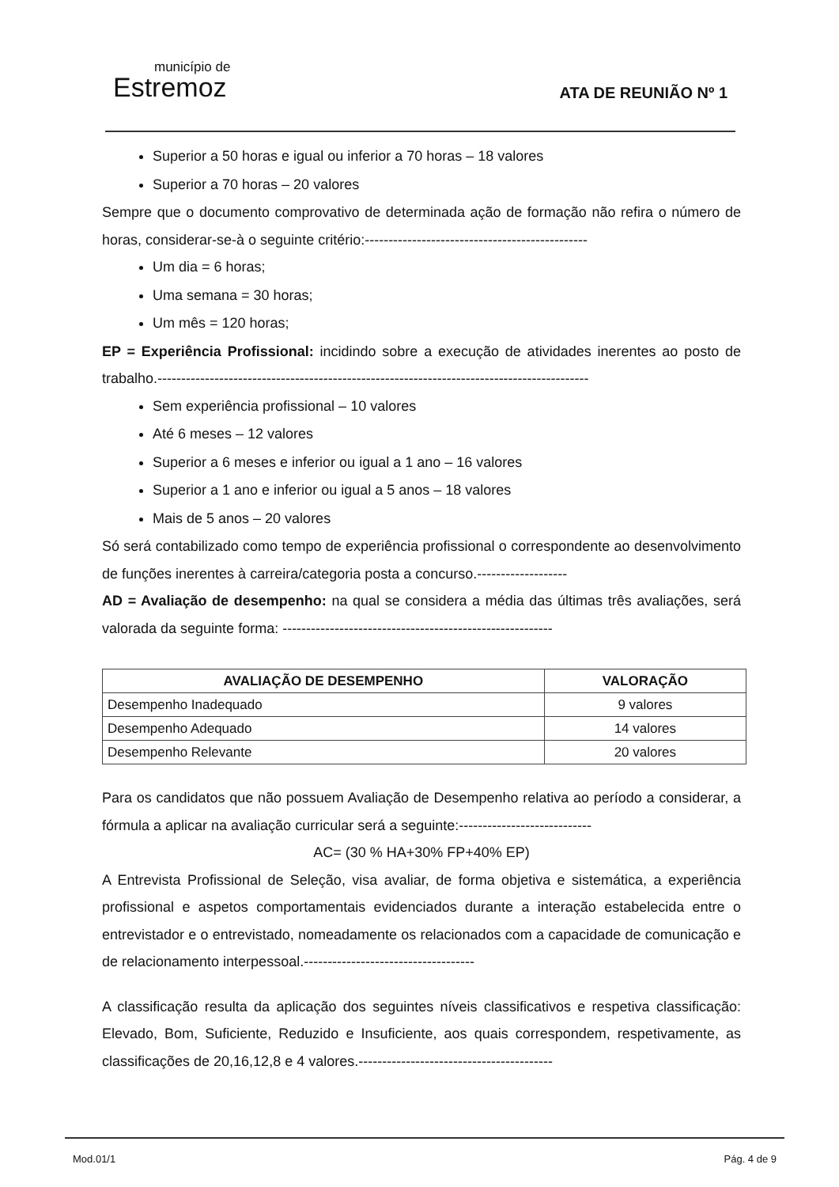município de
Estremoz
ATA DE REUNIÃO Nº 1
Superior a 50 horas e igual ou inferior a 70 horas – 18 valores
Superior a 70 horas – 20 valores
Sempre que o documento comprovativo de determinada ação de formação não refira o número de horas, considerar-se-à o seguinte critério:-----------------------------------------------
Um dia = 6 horas;
Uma semana = 30 horas;
Um mês = 120 horas;
EP = Experiência Profissional: incidindo sobre a execução de atividades inerentes ao posto de trabalho.-------------------------------------------------------------------------------------------
Sem experiência profissional – 10 valores
Até 6 meses – 12 valores
Superior a 6 meses e inferior ou igual a 1 ano – 16 valores
Superior a 1 ano e inferior ou igual a 5 anos – 18 valores
Mais de 5 anos – 20 valores
Só será contabilizado como tempo de experiência profissional o correspondente ao desenvolvimento de funções inerentes à carreira/categoria posta a concurso.-------------------
AD = Avaliação de desempenho: na qual se considera a média das últimas três avaliações, será valorada da seguinte forma: ---------------------------------------------------------
| AVALIAÇÃO DE DESEMPENHO | VALORAÇÃO |
| --- | --- |
| Desempenho Inadequado | 9 valores |
| Desempenho Adequado | 14 valores |
| Desempenho Relevante | 20 valores |
Para os candidatos que não possuem Avaliação de Desempenho relativa ao período a considerar, a fórmula a aplicar na avaliação curricular será a seguinte:----------------------------
AC= (30 % HA+30% FP+40% EP)
A Entrevista Profissional de Seleção, visa avaliar, de forma objetiva e sistemática, a experiência profissional e aspetos comportamentais evidenciados durante a interação estabelecida entre o entrevistador e o entrevistado, nomeadamente os relacionados com a capacidade de comunicação e de relacionamento interpessoal.------------------------------------
A classificação resulta da aplicação dos seguintes níveis classificativos e respetiva classificação: Elevado, Bom, Suficiente, Reduzido e Insuficiente, aos quais correspondem, respetivamente, as classificações de 20,16,12,8 e 4 valores.-----------------------------------------
Mod.01/1 Pág. 4 de 9